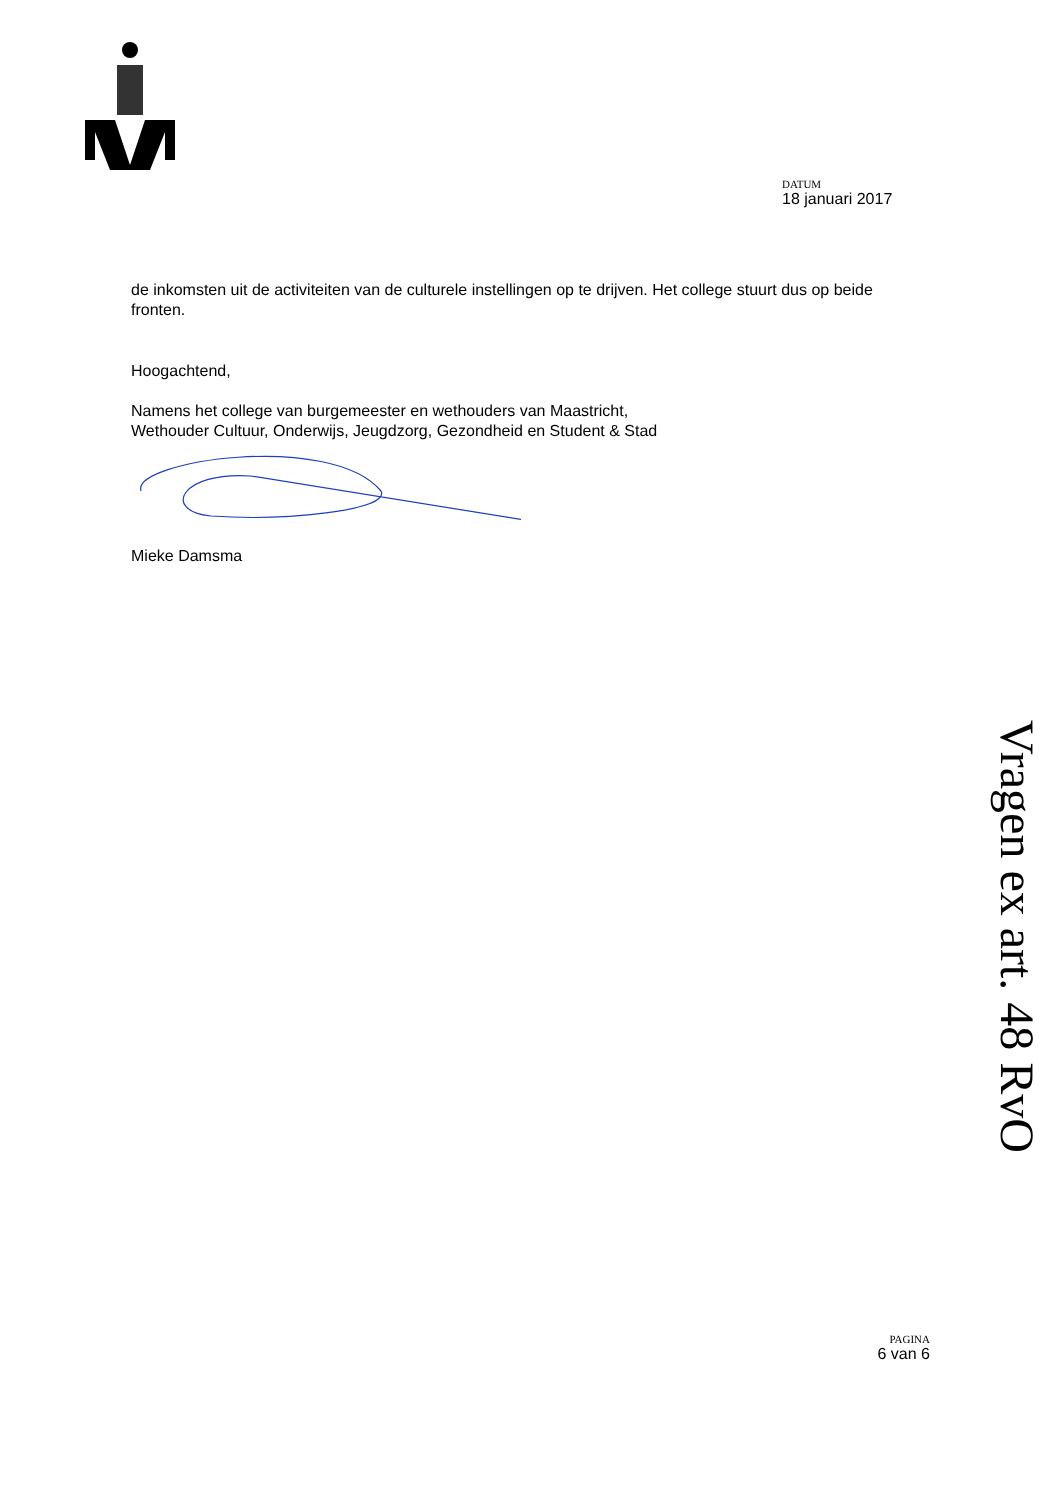DATUM
18 januari 2017
de inkomsten uit de activiteiten van de culturele instellingen op te drijven. Het college stuurt dus op beide fronten.
Hoogachtend,
Namens het college van burgemeester en wethouders van Maastricht,
Wethouder Cultuur, Onderwijs, Jeugdzorg, Gezondheid en Student & Stad
Mieke Damsma
Vragen ex art. 48 RvO
PAGINA
6 van 6